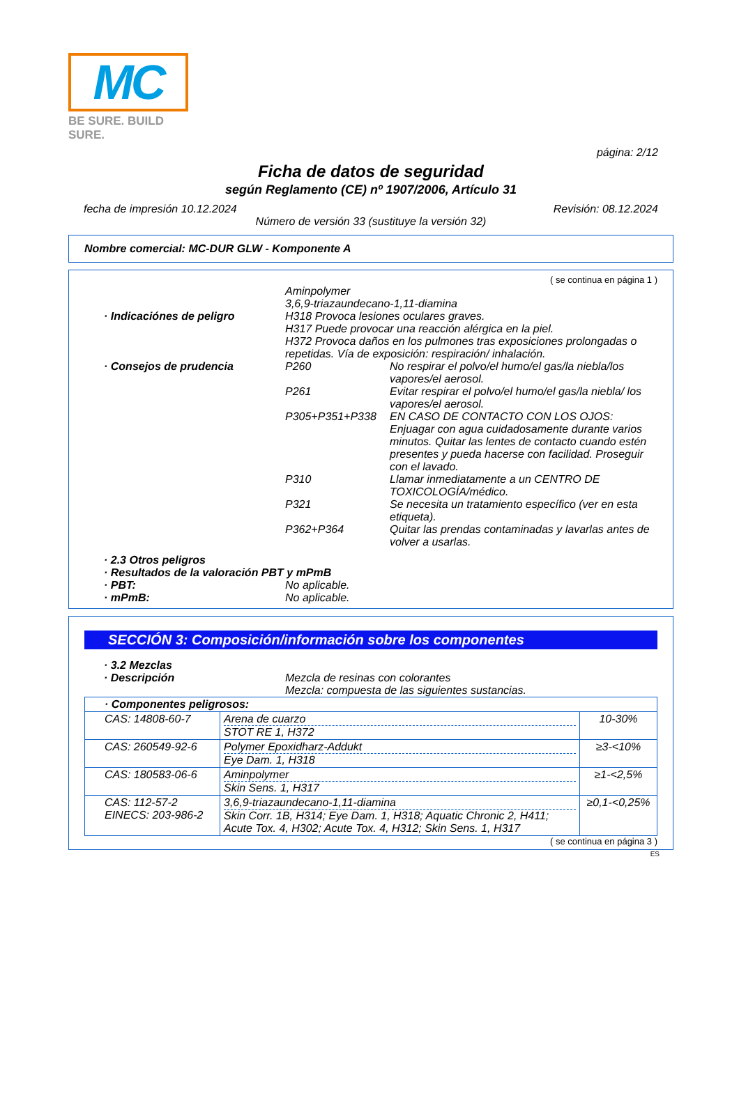MC
BE SURE. BUILD SURE.
página: 2/12
Ficha de datos de seguridad
según Reglamento (CE) nº 1907/2006, Artículo 31
fecha de impresión 10.12.2024 Revisión: 08.12.2024
Número de versión 33 (sustituye la versión 32)
Nombre comercial: MC-DUR GLW - Komponente A
( se continua en página 1 )
Aminpolymer
3,6,9-triazaundecano-1,11-diamina
· Indicaciónes de peligro
H318 Provoca lesiones oculares graves.
H317 Puede provocar una reacción alérgica en la piel.
H372 Provoca daños en los pulmones tras exposiciones prolongadas o repetidas. Vía de exposición: respiración/ inhalación.
· Consejos de prudencia
P260 No respirar el polvo/el humo/el gas/la niebla/los vapores/el aerosol. P261 Evitar respirar el polvo/el humo/el gas/la niebla/ los vapores/el aerosol. P305+P351+P338 EN CASO DE CONTACTO CON LOS OJOS: Enjuagar con agua cuidadosamente durante varios minutos. Quitar las lentes de contacto cuando estén presentes y pueda hacerse con facilidad. Proseguir con el lavado. P310 Llamar inmediatamente a un CENTRO DE TOXICOLOGÍA/médico. P321 Se necesita un tratamiento específico (ver en esta etiqueta). P362+P364 Quitar las prendas contaminadas y lavarlas antes de volver a usarlas.
· 2.3 Otros peligros
· Resultados de la valoración PBT y mPmB
· PBT: No aplicable. · mPmB: No aplicable.
SECCIÓN 3: Composición/información sobre los componentes
· 3.2 Mezclas
· Descripción Mezcla de resinas con colorantes
Mezcla: compuesta de las siguientes sustancias.
| · Componentes peligrosos: | | |
| CAS: 14808-60-7 | Arena de cuarzo STOT RE 1, H372 | 10-30% |
| CAS: 260549-92-6 | Polymer Epoxidharz-Addukt Eye Dam. 1, H318 | ≥3-<10% |
| CAS: 180583-06-6 | Aminpolymer Skin Sens. 1, H317 | ≥1-<2,5% |
| CAS: 112-57-2 EINECS: 203-986-2 | 3,6,9-triazaundecano-1,11-diamina Skin Corr. 1B, H314; Eye Dam. 1, H318; Aquatic Chronic 2, H411; Acute Tox. 4, H302; Acute Tox. 4, H312; Skin Sens. 1, H317 | ≥0,1-<0,25% |
( se continua en página 3 )
ES